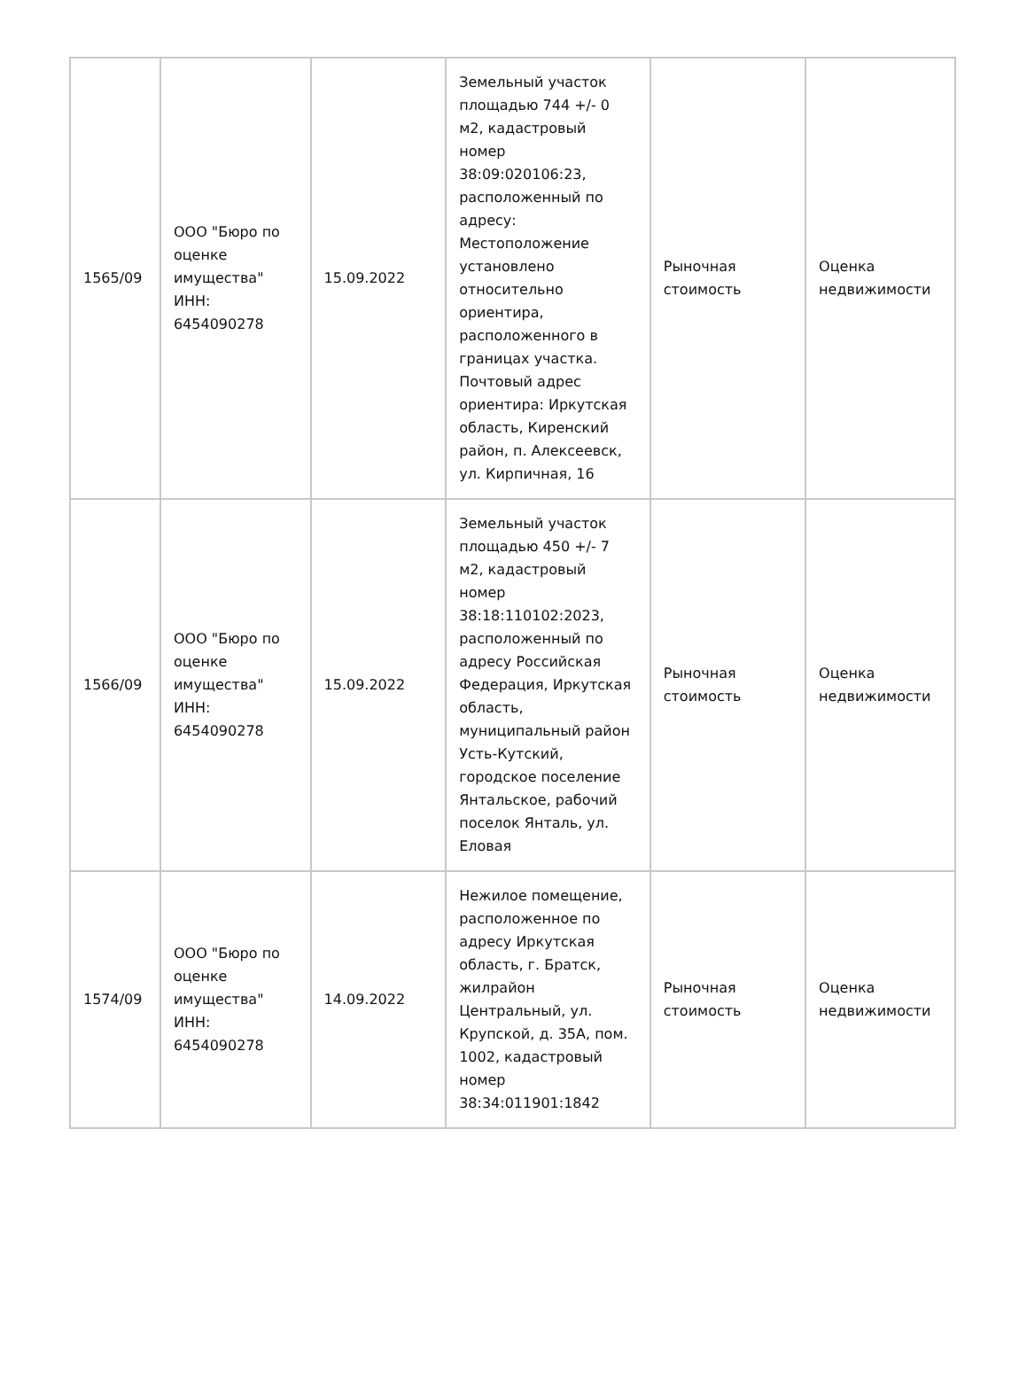| 1565/09 | ООО "Бюро по оценке имущества" ИНН: 6454090278 | 15.09.2022 | Земельный участок площадью 744 +/- 0 м2, кадастровый номер 38:09:020106:23, расположенный по адресу: Местоположение установлено относительно ориентира, расположенного в границах участка. Почтовый адрес ориентира: Иркутская область, Киренский район, п. Алексеевск, ул. Кирпичная, 16 | Рыночная стоимость | Оценка недвижимости |
| 1566/09 | ООО "Бюро по оценке имущества" ИНН: 6454090278 | 15.09.2022 | Земельный участок площадью 450 +/- 7 м2, кадастровый номер 38:18:110102:2023, расположенный по адресу Российская Федерация, Иркутская область, муниципальный район Усть-Кутский, городское поселение Янтальское, рабочий поселок Янталь, ул. Еловая | Рыночная стоимость | Оценка недвижимости |
| 1574/09 | ООО "Бюро по оценке имущества" ИНН: 6454090278 | 14.09.2022 | Нежилое помещение, расположенное по адресу Иркутская область, г. Братск, жилрайон Центральный, ул. Крупской, д. 35А, пом. 1002, кадастровый номер 38:34:011901:1842 | Рыночная стоимость | Оценка недвижимости |